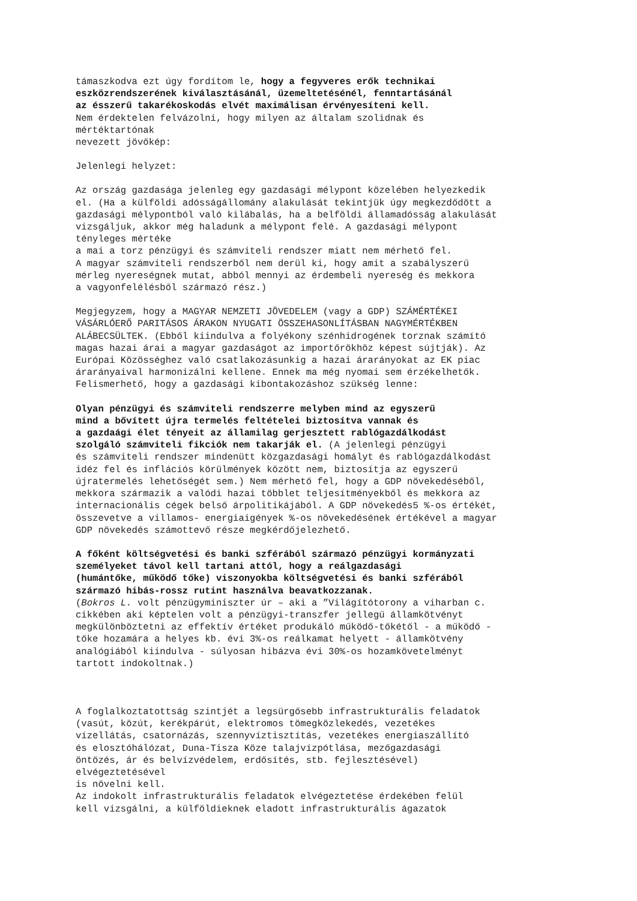támaszkodva ezt úgy fordítom le, hogy a fegyveres erők technikai eszközrendszerének kiválasztásánál, üzemeltetésénél, fenntartásánál az ésszerű takarékoskodás elvét maximálisan érvényesíteni kell. Nem érdektelen felvázolni, hogy milyen az általam szolidnak és mértéktartónak nevezett jövőkép:
Jelenlegi helyzet:
Az ország gazdasága jelenleg egy gazdasági mélypont közelében helyezkedik el. (Ha a külföldi adósságállomány alakulását tekintjük úgy megkezdődött a gazdasági mélypontból való kilábalás, ha a belföldi államadósság alakulását vizsgáljuk, akkor még haladunk a mélypont felé. A gazdasági mélypont tényleges mértéke a mai a torz pénzügyi és számviteli rendszer miatt nem mérhető fel. A magyar számviteli rendszerből nem derül ki, hogy amit a szabályszerű mérleg nyereségnek mutat, abból mennyi az érdembeli nyereség és mekkora a vagyonfelélésből származó rész.)
Megjegyzem, hogy a MAGYAR NEMZETI JÖVEDELEM (vagy a GDP) SZÁMÉRTÉKEI VÁSÁRLÓERŐ PARITÁSOS ÁRAKON NYUGATI ÖSSZEHASONLÍTÁSBAN NAGYMÉRTÉKBEN ALÁBECSÜLTEK. (Ebből kiindulva a folyékony szénhidrogének torznak számító magas hazai árai a magyar gazdaságot az importőrökhöz képest sújtják). Az Európai Közösséghez való csatlakozásunkig a hazai árarányokat az EK piac árarányaival harmonizálni kellene. Ennek ma még nyomai sem érzékelhetők. Felismerhető, hogy a gazdasági kibontakozáshoz szükség lenne:
Olyan pénzügyi és számviteli rendszerre melyben mind az egyszerű mind a bővített újra termelés feltételei biztosítva vannak és a gazdaági élet tényeit az államilag gerjesztett rablógazdálkodást szolgáló számviteli fikciók nem takarják el. (A jelenlegi pénzügyi és számviteli rendszer mindenütt közgazdasági homályt és rablógazdálkodást idéz fel és inflációs körülmények között nem, biztosítja az egyszerű újratermelés lehetőségét sem.) Nem mérhető fel, hogy a GDP növekedéséből, mekkora származik a valódi hazai többlet teljesítményekből és mekkora az internacionális cégek belső árpolitikájából. A GDP növekedés5 %-os értékét, összevetve a villamos- energiaigények %-os növekedésének értékével a magyar GDP növekedés számottevő része megkérdőjelezhető.
A főként költségvetési és banki szférából származó pénzügyi kormányzati személyeket távol kell tartani attól, hogy a reálgazdasági (humántőke, működő tőke) viszonyokba költségvetési és banki szférából származó hibás-rossz rutint használva beavatkozzanak. (Bokros L. volt pénzügyminiszter úr – aki a ”Világítótorony a viharban c. cikkében aki képtelen volt a pénzügyi-transzfer jellegű államkötvényt megkülönböztetni az effektív értéket produkáló működő-tőkétől - a működő - tőke hozamára a helyes kb. évi 3%-os reálkamat helyett - államkötvény analógiából kiindulva - súlyosan hibázva évi 30%-os hozamkövetelményt tartott indokoltnak.)
A foglalkoztatottság szintjét a legsürgősebb infrastrukturális feladatok (vasút, közút, kerékpárút, elektromos tömegközlekedés, vezetékes vízellátás, csatornázás, szennyvíztisztítás, vezetékes energiaszállító és elosztóhálózat, Duna-Tisza Köze talajvízpótlása, mezőgazdasági öntözés, ár és belvízvédelem, erdősítés, stb. fejlesztésével) elvégeztetésével is növelni kell. Az indokolt infrastrukturális feladatok elvégeztetése érdekében felül kell vizsgálni, a külföldieknek eladott infrastrukturális ágazatok